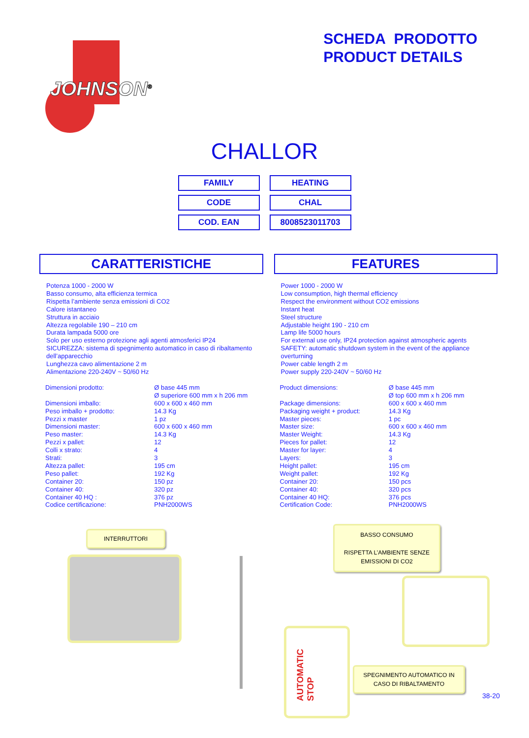JOHNSON<sup>®</sup>
SCHEDA PRODOTTO
PRODUCT DETAILS
CHALLOR
| FAMILY | HEATING |
| CODE | CHAL |
| COD. EAN | 8008523011703 |
CARATTERISTICHE
Potenza 1000 - 2000 W
Basso consumo, alta efficienza termica
Rispetta l’ambiente senza emissioni di CO2
Calore istantaneo
Struttura in acciaio
Altezza regolabile 190 – 210 cm
Durata lampada 5000 ore
Solo per uso esterno protezione agli agenti atmosferici IP24
SICUREZZA: sistema di spegnimento automatico in caso di ribaltamento dell’apparecchio
Lunghezza cavo alimentazione 2 m
Alimentazione 220-240V ~ 50/60 Hz
| Dimensioni prodotto: | Ø base 445 mm Ø superiore 600 mm x h 206 mm |
| Dimensioni imballo: | 600 x 600 x 460 mm |
| Peso imballo + prodotto: | 14.3 Kg |
| Pezzi x master | 1 pz |
| Dimensioni master: | 600 x 600 x 460 mm |
| Peso master: | 14.3 Kg |
| Pezzi x pallet: | 12 |
| Colli x strato: | 4 |
| Strati: | 3 |
| Altezza pallet: | 195 cm |
| Peso pallet: | 192 Kg |
| Container 20: | 150 pz |
| Container 40: | 320 pz |
| Container 40 HQ : | 376 pz |
| Codice certificazione: | PNH2000WS |
FEATURES
Power 1000 - 2000 W
Low consumption, high thermal efficiency
Respect the environment without CO2 emissions
Instant heat
Steel structure
Adjustable height 190 - 210 cm
Lamp life 5000 hours
For external use only, IP24 protection against atmospheric agents
SAFETY: automatic shutdown system in the event of the appliance overturning
Power cable length 2 m
Power supply 220-240V ~ 50/60 Hz
| Product dimensions: | Ø base 445 mm Ø top 600 mm x h 206 mm |
| Package dimensions: | 600 x 600 x 460 mm |
| Packaging weight + product: | 14.3 Kg |
| Master pieces: | 1 pc |
| Master size: | 600 x 600 x 460 mm |
| Master Weight: | 14.3 Kg |
| Pieces for pallet: | 12 |
| Master for layer: | 4 |
| Layers: | 3 |
| Height pallet: | 195 cm |
| Weight pallet: | 192 Kg |
| Container 20: | 150 pcs |
| Container 40: | 320 pcs |
| Container 40 HQ: | 376 pcs |
| Certification Code: | PNH2000WS |
INTERRUTTORI
BASSO CONSUMO
RISPETTA L’AMBIENTE SENZE
EMISSIONI DI CO2
AUTOMATIC STOP
SPEGNIMENTO AUTOMATICO IN
CASO DI RIBALTAMENTO
38-20